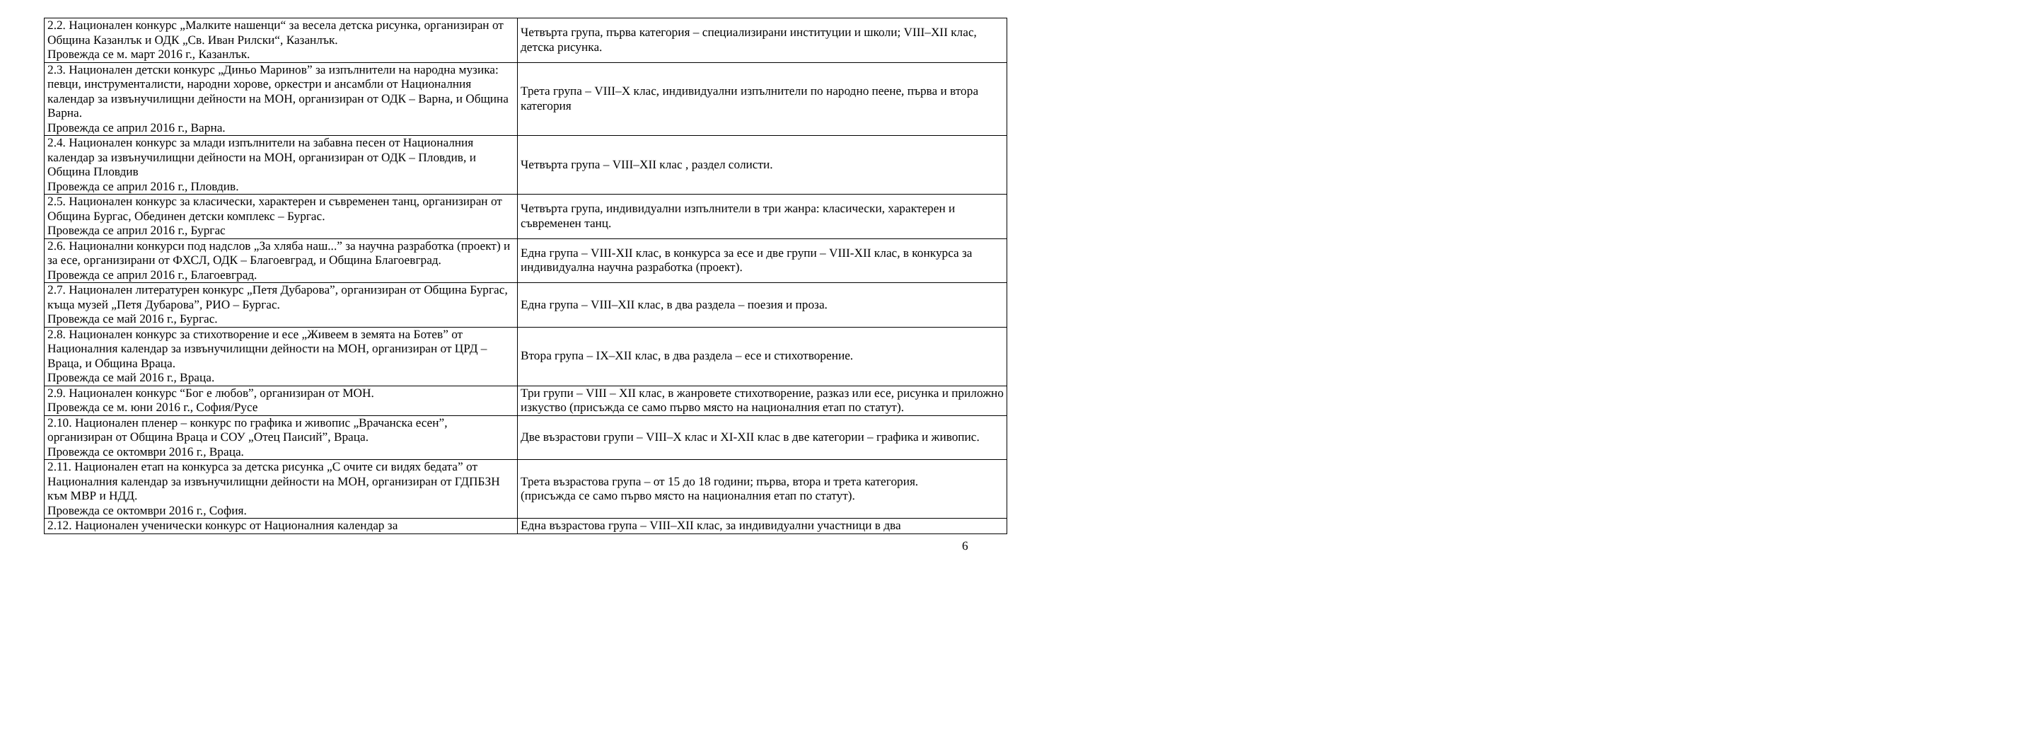| 2.2. Национален конкурс „Малките нашенци“ за весела детска рисунка, организиран от Община Казанлък и ОДК „Св. Иван Рилски“, Казанлък. Провежда се м. март 2016 г., Казанлък. | Четвърта група, първа категория – специализирани институции и школи; VIII–XII клас, детска рисунка. |
| 2.3. Национален детски конкурс „Диньо Маринов” за изпълнители на народна музика: певци, инструменталисти, народни хорове, оркестри и ансамбли от Националния календар за извънучилищни дейности на МОН, организиран от ОДК – Варна, и Община Варна. Провежда се април 2016 г., Варна. | Трета група – VIII–X клас, индивидуални изпълнители по народно пеене, първа и втора категория |
| 2.4. Национален конкурс за млади изпълнители на забавна песен от Националния календар за извънучилищни дейности на МОН, организиран от ОДК – Пловдив, и Община Пловдив Провежда се април 2016 г., Пловдив. | Четвърта група – VIII–XII клас , раздел солисти. |
| 2.5. Национален конкурс за класически, характерен и съвременен танц, организиран от Община Бургас, Обединен детски комплекс – Бургас. Провежда се април 2016 г., Бургас | Четвърта група, индивидуални изпълнители в три жанра: класически, характерен и съвременен танц. |
| 2.6. Национални конкурси под надслов „За хляба наш...” за научна разработка (проект) и за есе, организирани от ФХСЛ, ОДК – Благоевград, и Община Благоевград. Провежда се април 2016 г., Благоевград. | Една група – VIII-XII клас, в конкурса за есе и две групи – VIII-XII клас, в конкурса за индивидуална научна разработка (проект). |
| 2.7. Национален литературен конкурс „Петя Дубарова”, организиран от Община Бургас, къща музей „Петя Дубарова”, РИО – Бургас. Провежда се май 2016 г., Бургас. | Една група – VIII–XII клас, в два раздела – поезия и проза. |
| 2.8. Национален конкурс за стихотворение и есе „Живеем в земята на Ботев” от Националния календар за извънучилищни дейности на МОН, организиран от ЦРД – Враца, и Община Враца. Провежда се май 2016 г., Враца. | Втора група – IX–XII клас, в два раздела – есе и стихотворение. |
| 2.9. Национален конкурс “Бог е любов”, организиран от МОН. Провежда се м. юни 2016 г., София/Русе | Три групи – VIII – XII клас, в жанровете стихотворение, разказ или есе, рисунка и приложно изкуство (присъжда се само първо място на националния етап по статут). |
| 2.10. Национален пленер – конкурс по графика и живопис „Врачанска есен”, организиран от Община Враца и СОУ „Отец Паисий”, Враца. Провежда се октомври 2016 г., Враца. | Две възрастови групи – VIII–X клас и XI-XII клас в две категории – графика и живопис. |
| 2.11. Национален етап на конкурса за детска рисунка „С очите си видях бедата” от Националния календар за извънучилищни дейности на МОН, организиран от ГДПБЗН към МВР и НДД. Провежда се октомври 2016 г., София. | Трета възрастова група – от 15 до 18 години; първа, втора и трета категория. (присъжда се само първо място на националния етап по статут). |
| 2.12. Национален ученически конкурс от Националния календар за | Една възрастова група – VIII–XII клас, за индивидуални участници в два |
6